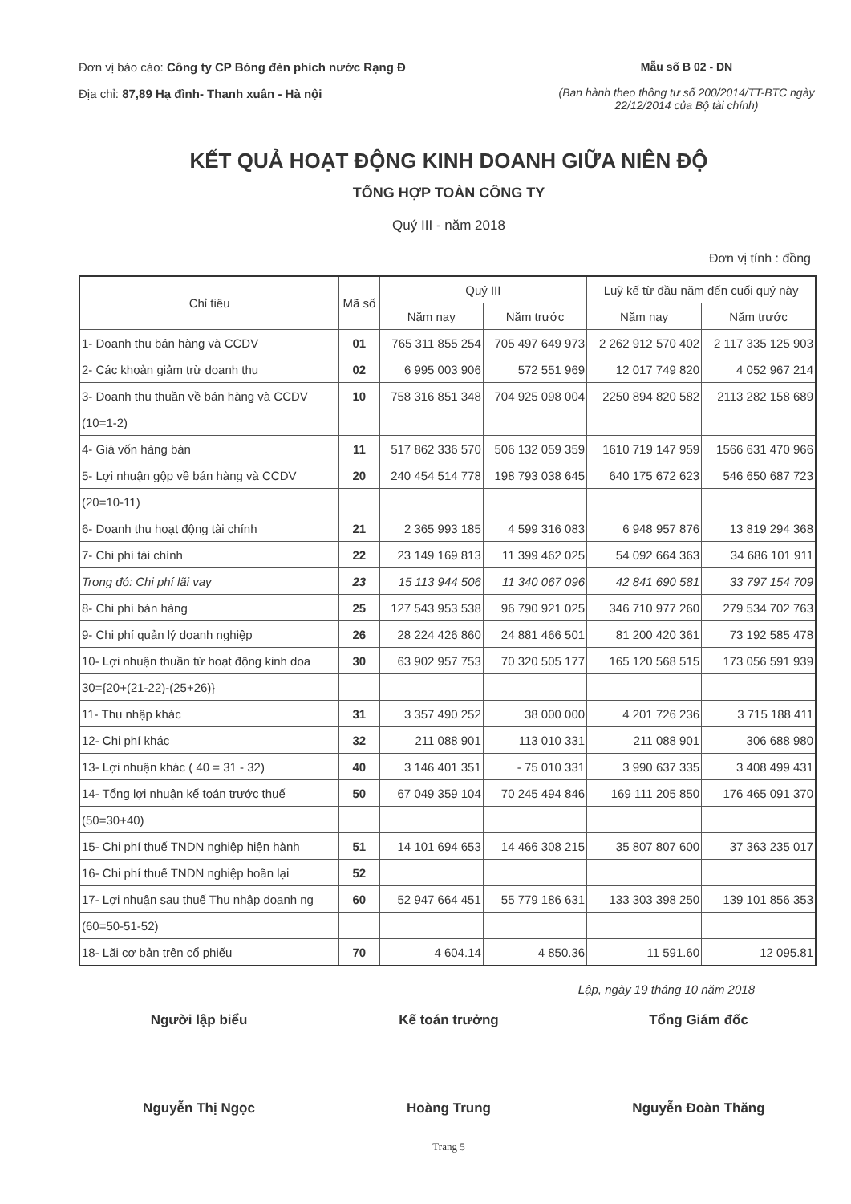Đơn vị báo cáo: Công ty CP Bóng đèn phích nước Rạng Đ
Địa chỉ: 87,89 Hạ đình- Thanh xuân - Hà nội
Mẫu số B 02 - DN
(Ban hành theo thông tư số 200/2014/TT-BTC ngày 22/12/2014 của Bộ tài chính)
KẾT QUẢ HOẠT ĐỘNG KINH DOANH GIỮA NIÊN ĐỘ
TỔNG HỢP TOÀN CÔNG TY
Quý III - năm 2018
Đơn vị tính : đồng
| Chỉ tiêu | Mã số | Quý III | | Luỹ kế từ đầu năm đến cuối quý này | |
| --- | --- | --- | --- | --- | --- |
| | | Năm nay | Năm trước | Năm nay | Năm trước |
| 1- Doanh thu bán hàng và CCDV | 01 | 765 311 855 254 | 705 497 649 973 | 2 262 912 570 402 | 2 117 335 125 903 |
| 2- Các khoản giảm trừ doanh thu | 02 | 6 995 003 906 | 572 551 969 | 12 017 749 820 | 4 052 967 214 |
| 3- Doanh thu thuần về bán hàng và CCDV | 10 | 758 316 851 348 | 704 925 098 004 | 2250 894 820 582 | 2113 282 158 689 |
| (10=1-2) | | | | | |
| 4- Giá vốn hàng bán | 11 | 517 862 336 570 | 506 132 059 359 | 1610 719 147 959 | 1566 631 470 966 |
| 5- Lợi nhuận gộp về bán hàng và CCDV | 20 | 240 454 514 778 | 198 793 038 645 | 640 175 672 623 | 546 650 687 723 |
| (20=10-11) | | | | | |
| 6- Doanh thu hoạt động tài chính | 21 | 2 365 993 185 | 4 599 316 083 | 6 948 957 876 | 13 819 294 368 |
| 7- Chi phí tài chính | 22 | 23 149 169 813 | 11 399 462 025 | 54 092 664 363 | 34 686 101 911 |
| Trong đó: Chi phí lãi vay | 23 | 15 113 944 506 | 11 340 067 096 | 42 841 690 581 | 33 797 154 709 |
| 8- Chi phí bán hàng | 25 | 127 543 953 538 | 96 790 921 025 | 346 710 977 260 | 279 534 702 763 |
| 9- Chi phí quản lý doanh nghiệp | 26 | 28 224 426 860 | 24 881 466 501 | 81 200 420 361 | 73 192 585 478 |
| 10- Lợi nhuận thuần từ hoạt động kinh doa | 30 | 63 902 957 753 | 70 320 505 177 | 165 120 568 515 | 173 056 591 939 |
| 30={20+(21-22)-(25+26)} | | | | | |
| 11- Thu nhập khác | 31 | 3 357 490 252 | 38 000 000 | 4 201 726 236 | 3 715 188 411 |
| 12- Chi phí khác | 32 | 211 088 901 | 113 010 331 | 211 088 901 | 306 688 980 |
| 13- Lợi nhuận khác ( 40 = 31 - 32) | 40 | 3 146 401 351 | - 75 010 331 | 3 990 637 335 | 3 408 499 431 |
| 14- Tổng lợi nhuận kế toán trước thuế | 50 | 67 049 359 104 | 70 245 494 846 | 169 111 205 850 | 176 465 091 370 |
| (50=30+40) | | | | | |
| 15- Chi phí thuế TNDN nghiệp hiện hành | 51 | 14 101 694 653 | 14 466 308 215 | 35 807 807 600 | 37 363 235 017 |
| 16- Chi phí thuế TNDN nghiệp hoãn lại | 52 | | | | |
| 17- Lợi nhuận sau thuế Thu nhập doanh ng | 60 | 52 947 664 451 | 55 779 186 631 | 133 303 398 250 | 139 101 856 353 |
| (60=50-51-52) | | | | | |
| 18- Lãi cơ bản trên cổ phiếu | 70 | 4 604.14 | 4 850.36 | 11 591.60 | 12 095.81 |
Lập, ngày 19 tháng 10 năm 2018
Người lập biểu
Nguyễn Thị Ngọc
Kế toán trưởng
Hoàng Trung
Tổng Giám đốc
Nguyễn Đoàn Thăng
Trang 5